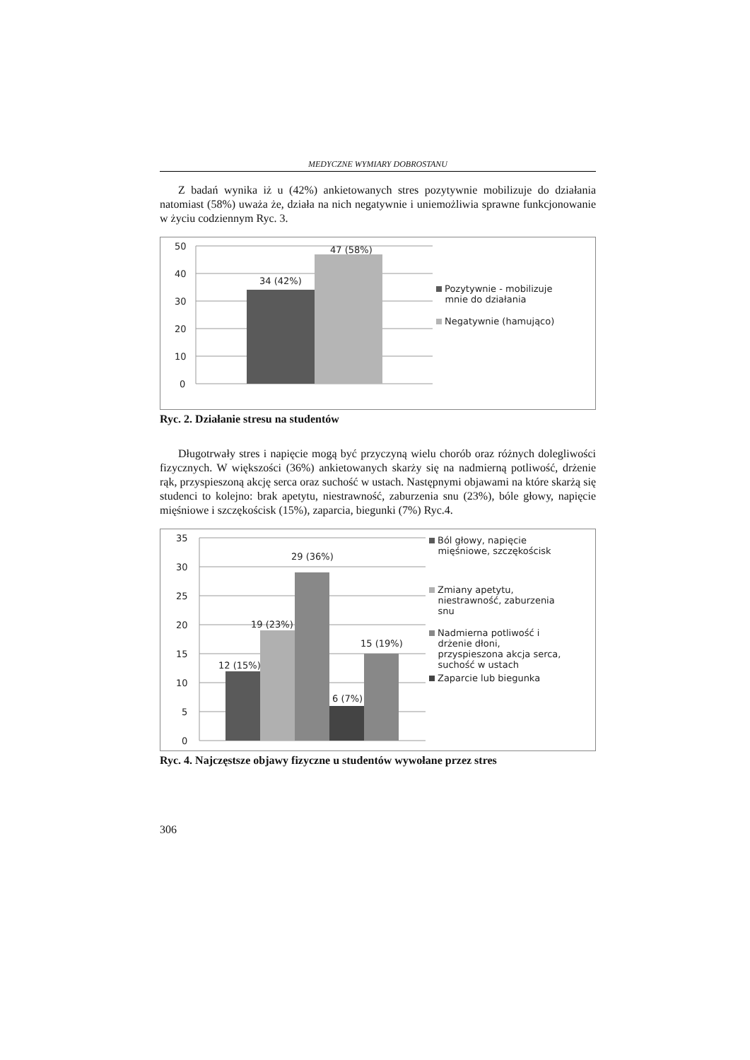MEDYCZNE WYMIARY DOBROSTANU
Z badań wynika iż u (42%) ankietowanych stres pozytywnie mobilizuje do działania natomiast (58%) uważa że, działa na nich negatywnie i uniemożliwia sprawne funkcjonowanie w życiu codziennym Ryc. 3.
50
40
30
20
10
0
34 (42%)
47 (58%)
Pozytywnie - mobilizuje
mnie do działania
Negatywnie (hamująco)
Ryc. 2. Działanie stresu na studentów
Długotrwały stres i napięcie mogą być przyczyną wielu chorób oraz różnych dolegliwości fizycznych. W większości (36%) ankietowanych skarży się na nadmierną potliwość, drżenie rąk, przyspieszoną akcję serca oraz suchość w ustach. Następnymi objawami na które skarżą się studenci to kolejno: brak apetytu, niestrawność, zaburzenia snu (23%), bóle głowy, napięcie mięśniowe i szczękościsk (15%), zaparcia, biegunki (7%) Ryc.4.
35
30
25
20
15
10
5
0
12 (15%)
19 (23%)
29 (36%)
6 (7%)
15 (19%)
Ból głowy, napięcie
mięśniowe, szczękościsk
Zmiany apetytu,
niestrawność, zaburzenia
snu
Nadmierna potliwość i
drżenie dłoni,
przyspieszona akcja serca,
suchość w ustach
Zaparcie lub biegunka
Ryc. 4. Najczęstsze objawy fizyczne u studentów wywołane przez stres
306